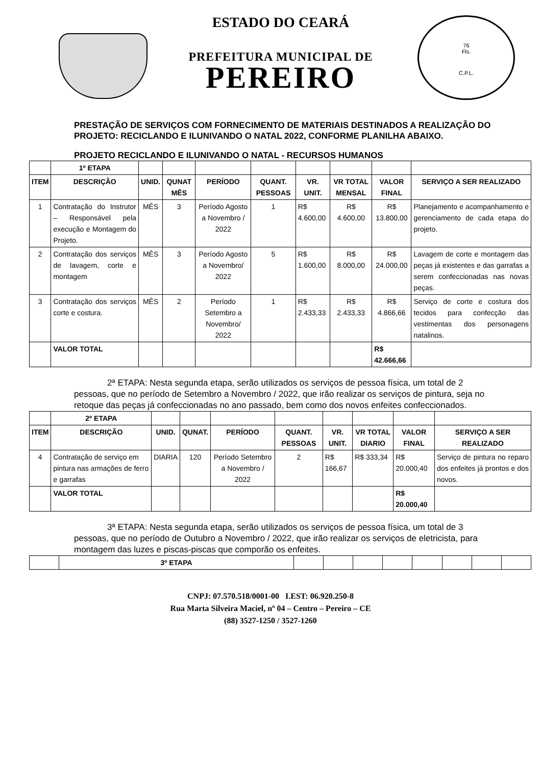76
Fls.
C.P.L.
ESTADO DO CEARÁ
PREFEITURA MUNICIPAL DE
PEREIRO
PRESTAÇÃO DE SERVIÇOS COM FORNECIMENTO DE MATERIAIS DESTINADOS A REALIZAÇÃO DO PROJETO: RECICLANDO E ILUNIVANDO O NATAL 2022, CONFORME PLANILHA ABAIXO.
PROJETO RECICLANDO E ILUNIVANDO O NATAL - RECURSOS HUMANOS
| | 1º ETAPA | | | | | | | | |
| --- | --- | --- | --- | --- | --- | --- | --- | --- | --- |
| ITEM | DESCRIÇÃO | UNID. | QUNAT MÊS | PERÍODO | QUANT. PESSOAS | VR. UNIT. | VR TOTAL MENSAL | VALOR FINAL | SERVIÇO A SER REALIZADO |
| 1 | Contratação do Instrutor – Responsável pela execução e Montagem do Projeto. | MÊS | 3 | Período Agosto a Novembro / 2022 | 1 | R$ 4.600,00 | R$ 4.600,00 | R$ 13.800,00 | Planejamento e acompanhamento e gerenciamento de cada etapa do projeto. |
| 2 | Contratação dos serviços de lavagem, corte e montagem | MÊS | 3 | Período Agosto a Novembro/ 2022 | 5 | R$ 1.600,00 | R$ 8.000,00 | R$ 24.000,00 | Lavagem de corte e montagem das peças já existentes e das garrafas a serem confeccionadas nas novas peças. |
| 3 | Contratação dos serviços corte e costura. | MÊS | 2 | Período Setembro a Novembro/ 2022 | 1 | R$ 2.433,33 | R$ 2.433,33 | R$ 4.866,66 | Serviço de corte e costura dos tecidos para confecção das vestimentas dos personagens natalinos. |
| | VALOR TOTAL | | | | | | | R$ 42.666,66 | |
2ª ETAPA: Nesta segunda etapa, serão utilizados os serviços de pessoa física, um total de 2 pessoas, que no período de Setembro a Novembro / 2022, que irão realizar os serviços de pintura, seja no retoque das peças já confeccionadas no ano passado, bem como dos novos enfeites confeccionados.
| | 2º ETAPA | | | | | | | | |
| --- | --- | --- | --- | --- | --- | --- | --- | --- | --- |
| ITEM | DESCRIÇÃO | UNID. | QUNAT. | PERÍODO | QUANT. PESSOAS | VR. UNIT. | VR TOTAL DIARIO | VALOR FINAL | SERVIÇO A SER REALIZADO |
| 4 | Contratação de serviço em pintura nas armações de ferro e garrafas | DIARIA | 120 | Período Setembro a Novembro / 2022 | 2 | R$ 166,67 | R$ 333,34 | R$ 20.000,40 | Serviço de pintura no reparo dos enfeites já prontos e dos novos. |
| | VALOR TOTAL | | | | | | | R$ 20.000,40 | |
3ª ETAPA: Nesta segunda etapa, serão utilizados os serviços de pessoa física, um total de 3 pessoas, que no período de Outubro a Novembro / 2022, que irão realizar os serviços de eletricista, para montagem das luzes e piscas-piscas que comporão os enfeites.
| | 3º ETAPA | | | | | | | | |
| --- | --- | --- | --- | --- | --- | --- | --- | --- | --- |
CNPJ: 07.570.518/0001-00 I.EST: 06.920.250-8
Rua Marta Silveira Maciel, nº 04 – Centro – Pereiro – CE
(88) 3527-1250 / 3527-1260